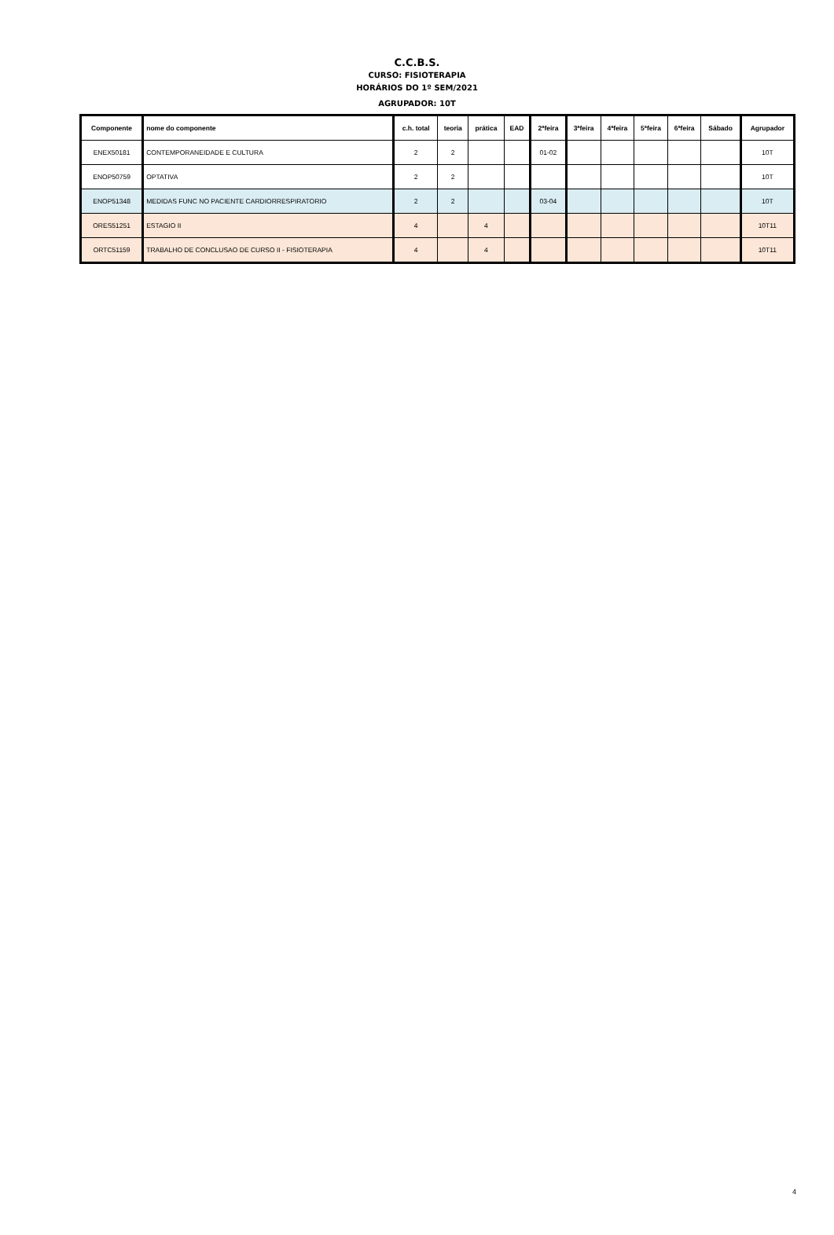C.C.B.S.
CURSO: FISIOTERAPIA
HORÁRIOS DO 1º SEM/2021
AGRUPADOR: 10T
| Componente | nome do componente | c.h. total | teoria | prática | EAD | 2ªfeira | 3ªfeira | 4ªfeira | 5ªfeira | 6ªfeira | Sábado | Agrupador |
| --- | --- | --- | --- | --- | --- | --- | --- | --- | --- | --- | --- | --- |
| ENEX50181 | CONTEMPORANEIDADE E CULTURA | 2 | 2 | | | 01-02 | | | | | | 10T |
| ENOP50759 | OPTATIVA | 2 | 2 | | | | | | | | | 10T |
| ENOP51348 | MEDIDAS FUNC NO PACIENTE CARDIORRESPIRATORIO | 2 | 2 | | | 03-04 | | | | | | 10T |
| ORES51251 | ESTAGIO II | 4 | | 4 | | | | | | | | 10T11 |
| ORTC51159 | TRABALHO DE CONCLUSAO DE CURSO II - FISIOTERAPIA | 4 | | 4 | | | | | | | | 10T11 |
4